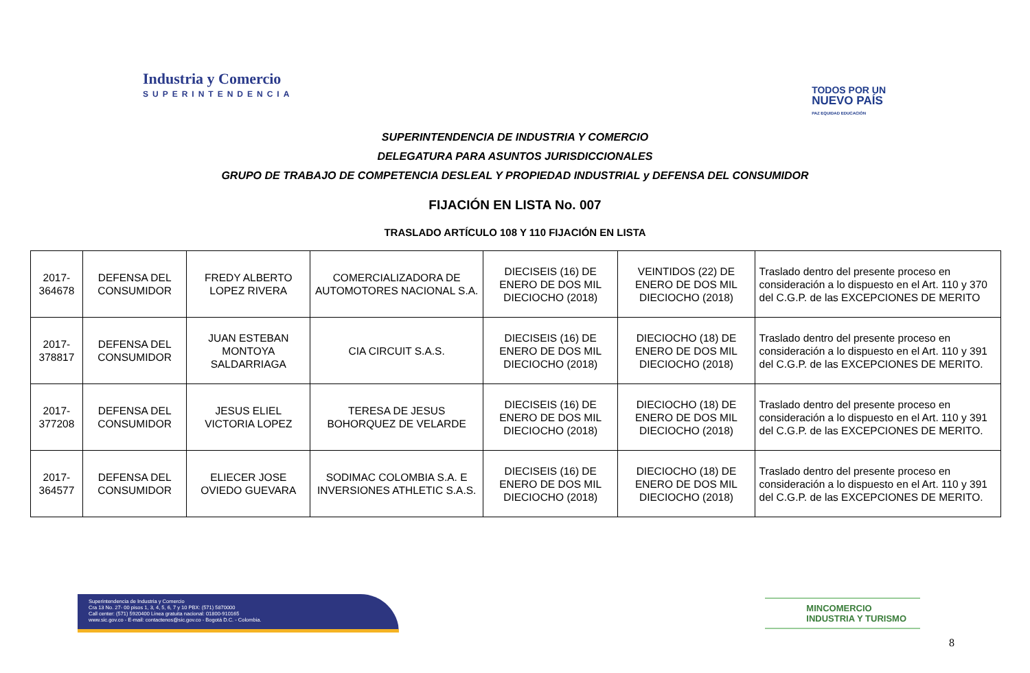Industria y Comercio
SUPERINTENDENCIA
TODOS POR UN
NUEVO PAÍS
PAZ EQUIDAD EDUCACIÓN
SUPERINTENDENCIA DE INDUSTRIA Y COMERCIO
DELEGATURA PARA ASUNTOS JURISDICCIONALES
GRUPO DE TRABAJO DE COMPETENCIA DESLEAL Y PROPIEDAD INDUSTRIAL y DEFENSA DEL CONSUMIDOR
FIJACIÓN EN LISTA No. 007
TRASLADO ARTÍCULO 108 Y 110 FIJACIÓN EN LISTA
| 2017-364678 | DEFENSA DEL CONSUMIDOR | FREDY ALBERTO LOPEZ RIVERA | COMERCIALIZADORA DE AUTOMOTORES NACIONAL S.A. | DIECISEIS (16) DE ENERO DE DOS MIL DIECIOCHO (2018) | VEINTIDOS (22) DE ENERO DE DOS MIL DIECIOCHO (2018) | Traslado dentro del presente proceso en consideración a lo dispuesto en el Art. 110 y 370 del C.G.P. de las EXCEPCIONES DE MERITO |
| 2017-378817 | DEFENSA DEL CONSUMIDOR | JUAN ESTEBAN MONTOYA SALDARRIAGA | CIA CIRCUIT S.A.S. | DIECISEIS (16) DE ENERO DE DOS MIL DIECIOCHO (2018) | DIECIOCHO (18) DE ENERO DE DOS MIL DIECIOCHO (2018) | Traslado dentro del presente proceso en consideración a lo dispuesto en el Art. 110 y 391 del C.G.P. de las EXCEPCIONES DE MERITO. |
| 2017-377208 | DEFENSA DEL CONSUMIDOR | JESUS ELIEL VICTORIA LOPEZ | TERESA DE JESUS BOHORQUEZ DE VELARDE | DIECISEIS (16) DE ENERO DE DOS MIL DIECIOCHO (2018) | DIECIOCHO (18) DE ENERO DE DOS MIL DIECIOCHO (2018) | Traslado dentro del presente proceso en consideración a lo dispuesto en el Art. 110 y 391 del C.G.P. de las EXCEPCIONES DE MERITO. |
| 2017-364577 | DEFENSA DEL CONSUMIDOR | ELIECER JOSE OVIEDO GUEVARA | SODIMAC COLOMBIA S.A. E INVERSIONES ATHLETIC S.A.S. | DIECISEIS (16) DE ENERO DE DOS MIL DIECIOCHO (2018) | DIECIOCHO (18) DE ENERO DE DOS MIL DIECIOCHO (2018) | Traslado dentro del presente proceso en consideración a lo dispuesto en el Art. 110 y 391 del C.G.P. de las EXCEPCIONES DE MERITO. |
Superintendencia de Industria y Comercio
Cra 13 No. 27- 00 pisos 1, 3, 4, 5, 6, 7 y 10 PBX: (571) 5870000
Call center: (571) 5920400 Línea gratuita nacional: 01800-910165
www.sic.gov.co - E-mail: contactenos@sic.gov.co - Bogotá D.C. - Colombia.
MINCOMERCIO
INDUSTRIA Y TURISMO
8